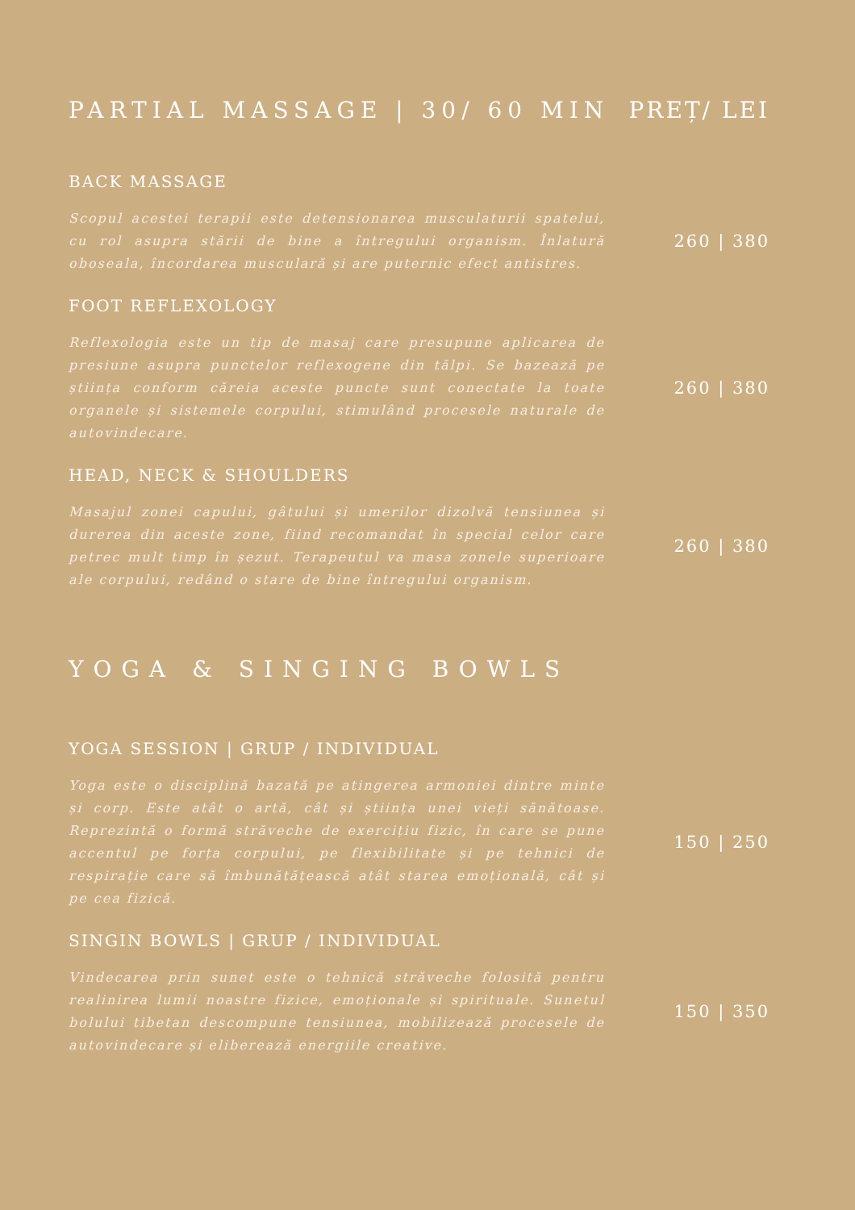PARTIAL MASSAGE | 30/ 60 MIN PREȚ/ LEI
BACK MASSAGE
Scopul acestei terapii este detensionarea musculaturii spatelui, cu rol asupra stării de bine a întregului organism. Înlatură oboseala, încordarea musculară și are puternic efect antistres.
260 | 380
FOOT REFLEXOLOGY
Reflexologia este un tip de masaj care presupune aplicarea de presiune asupra punctelor reflexogene din tălpi. Se bazează pe știința conform căreia aceste puncte sunt conectate la toate organele și sistemele corpului, stimulând procesele naturale de autovindecare.
260 | 380
HEAD, NECK & SHOULDERS
Masajul zonei capului, gâtului și umerilor dizolvă tensiunea și durerea din aceste zone, fiind recomandat în special celor care petrec mult timp în șezut. Terapeutul va masa zonele superioare ale corpului, redând o stare de bine întregului organism.
260 | 380
YOGA & SINGING BOWLS
YOGA SESSION | GRUP / INDIVIDUAL
Yoga este o disciplină bazată pe atingerea armoniei dintre minte și corp. Este atât o artă, cât și știința unei vieți sănătoase. Reprezintă o formă străveche de exercițiu fizic, în care se pune accentul pe forța corpului, pe flexibilitate și pe tehnici de respirație care să îmbunătățească atât starea emoțională, cât și pe cea fizică.
150 | 250
SINGIN BOWLS | GRUP / INDIVIDUAL
Vindecarea prin sunet este o tehnică străveche folosită pentru realinirea lumii noastre fizice, emoționale și spirituale. Sunetul bolului tibetan descompune tensiunea, mobilizează procesele de autovindecare și eliberează energiile creative.
150 | 350